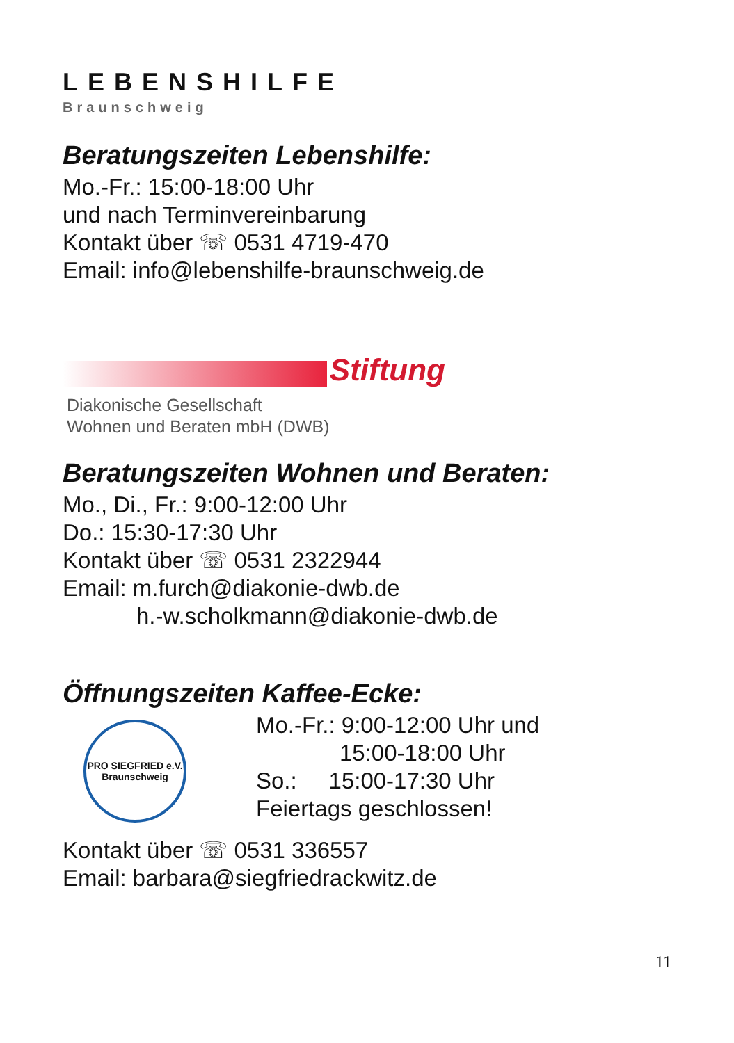LEBENSHILFE
Braunschweig
Beratungszeiten Lebenshilfe:
Mo.-Fr.: 15:00-18:00 Uhr
und nach Terminvereinbarung
Kontakt über ☏ 0531 4719-470
Email: info@lebenshilfe-braunschweig.de
Stiftung
Diakonische Gesellschaft
Wohnen und Beraten mbH (DWB)
Beratungszeiten Wohnen und Beraten:
Mo., Di., Fr.: 9:00-12:00 Uhr
Do.: 15:30-17:30 Uhr
Kontakt über ☏ 0531 2322944
Email: m.furch@diakonie-dwb.de
h.-w.scholkmann@diakonie-dwb.de
Öffnungszeiten Kaffee-Ecke:
PRO SIEGFRIED e.V.
Braunschweig
Mo.-Fr.: 9:00-12:00 Uhr und
15:00-18:00 Uhr
So.: 15:00-17:30 Uhr
Feiertags geschlossen!
Kontakt über ☏ 0531 336557
Email: barbara@siegfriedrackwitz.de
11